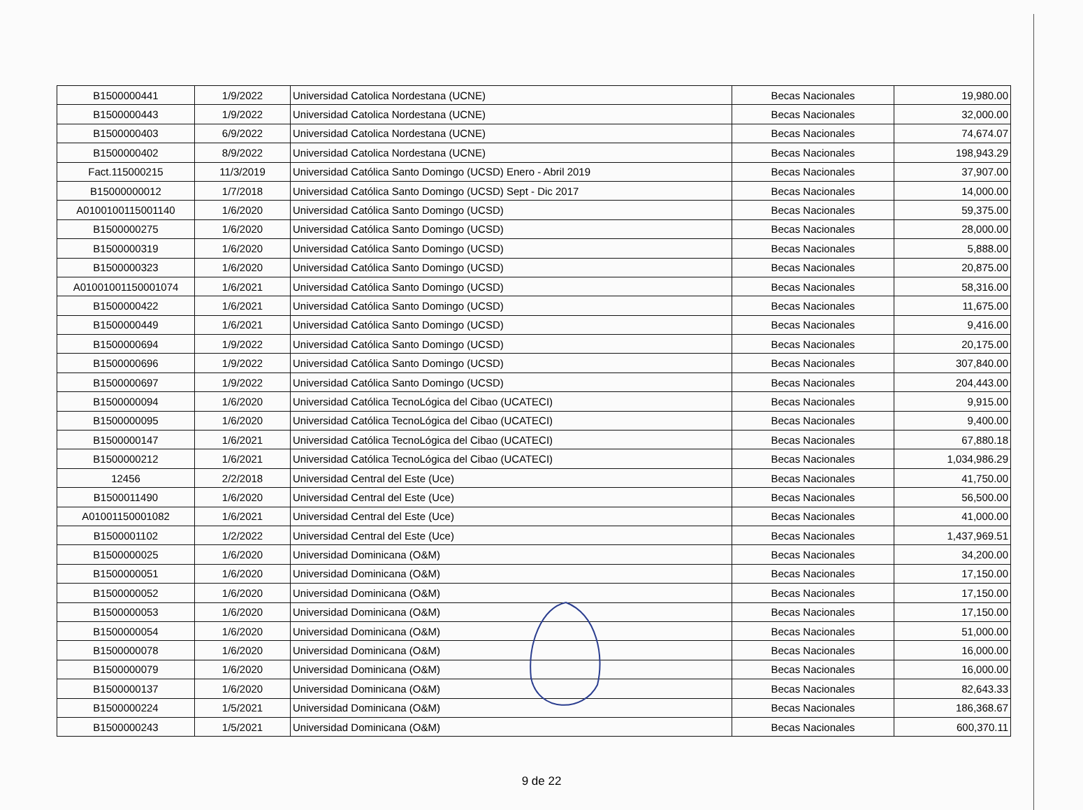| B1500000441 | 1/9/2022 | Universidad Catolica Nordestana (UCNE) | Becas Nacionales | 19,980.00 |
| B1500000443 | 1/9/2022 | Universidad Catolica Nordestana (UCNE) | Becas Nacionales | 32,000.00 |
| B1500000403 | 6/9/2022 | Universidad Catolica Nordestana (UCNE) | Becas Nacionales | 74,674.07 |
| B1500000402 | 8/9/2022 | Universidad Catolica Nordestana (UCNE) | Becas Nacionales | 198,943.29 |
| Fact.115000215 | 11/3/2019 | Universidad Católica Santo Domingo (UCSD) Enero - Abril 2019 | Becas Nacionales | 37,907.00 |
| B15000000012 | 1/7/2018 | Universidad Católica Santo Domingo (UCSD) Sept - Dic 2017 | Becas Nacionales | 14,000.00 |
| A0100100115001140 | 1/6/2020 | Universidad Católica Santo Domingo (UCSD) | Becas Nacionales | 59,375.00 |
| B1500000275 | 1/6/2020 | Universidad Católica Santo Domingo (UCSD) | Becas Nacionales | 28,000.00 |
| B1500000319 | 1/6/2020 | Universidad Católica Santo Domingo (UCSD) | Becas Nacionales | 5,888.00 |
| B1500000323 | 1/6/2020 | Universidad Católica Santo Domingo (UCSD) | Becas Nacionales | 20,875.00 |
| A01001001150001074 | 1/6/2021 | Universidad Católica Santo Domingo (UCSD) | Becas Nacionales | 58,316.00 |
| B1500000422 | 1/6/2021 | Universidad Católica Santo Domingo (UCSD) | Becas Nacionales | 11,675.00 |
| B1500000449 | 1/6/2021 | Universidad Católica Santo Domingo (UCSD) | Becas Nacionales | 9,416.00 |
| B1500000694 | 1/9/2022 | Universidad Católica Santo Domingo (UCSD) | Becas Nacionales | 20,175.00 |
| B1500000696 | 1/9/2022 | Universidad Católica Santo Domingo (UCSD) | Becas Nacionales | 307,840.00 |
| B1500000697 | 1/9/2022 | Universidad Católica Santo Domingo (UCSD) | Becas Nacionales | 204,443.00 |
| B1500000094 | 1/6/2020 | Universidad Católica TecnoLógica del Cibao (UCATECI) | Becas Nacionales | 9,915.00 |
| B1500000095 | 1/6/2020 | Universidad Católica TecnoLógica del Cibao (UCATECI) | Becas Nacionales | 9,400.00 |
| B1500000147 | 1/6/2021 | Universidad Católica TecnoLógica del Cibao (UCATECI) | Becas Nacionales | 67,880.18 |
| B1500000212 | 1/6/2021 | Universidad Católica TecnoLógica del Cibao (UCATECI) | Becas Nacionales | 1,034,986.29 |
| 12456 | 2/2/2018 | Universidad Central del Este (Uce) | Becas Nacionales | 41,750.00 |
| B1500011490 | 1/6/2020 | Universidad Central del Este (Uce) | Becas Nacionales | 56,500.00 |
| A01001150001082 | 1/6/2021 | Universidad Central del Este (Uce) | Becas Nacionales | 41,000.00 |
| B1500001102 | 1/2/2022 | Universidad Central del Este (Uce) | Becas Nacionales | 1,437,969.51 |
| B1500000025 | 1/6/2020 | Universidad Dominicana (O&M) | Becas Nacionales | 34,200.00 |
| B1500000051 | 1/6/2020 | Universidad Dominicana (O&M) | Becas Nacionales | 17,150.00 |
| B1500000052 | 1/6/2020 | Universidad Dominicana (O&M) | Becas Nacionales | 17,150.00 |
| B1500000053 | 1/6/2020 | Universidad Dominicana (O&M) | Becas Nacionales | 17,150.00 |
| B1500000054 | 1/6/2020 | Universidad Dominicana (O&M) | Becas Nacionales | 51,000.00 |
| B1500000078 | 1/6/2020 | Universidad Dominicana (O&M) | Becas Nacionales | 16,000.00 |
| B1500000079 | 1/6/2020 | Universidad Dominicana (O&M) | Becas Nacionales | 16,000.00 |
| B1500000137 | 1/6/2020 | Universidad Dominicana (O&M) | Becas Nacionales | 82,643.33 |
| B1500000224 | 1/5/2021 | Universidad Dominicana (O&M) | Becas Nacionales | 186,368.67 |
| B1500000243 | 1/5/2021 | Universidad Dominicana (O&M) | Becas Nacionales | 600,370.11 |
9 de 22